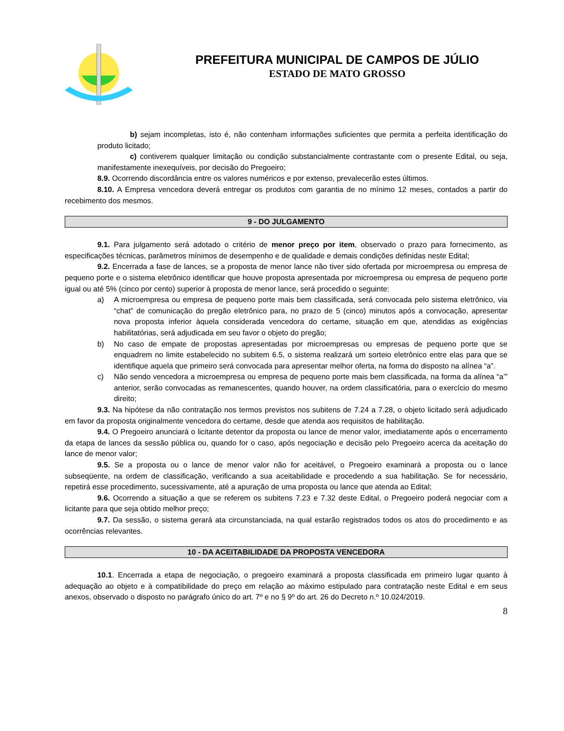PREFEITURA MUNICIPAL DE CAMPOS DE JÚLIO
ESTADO DE MATO GROSSO
b) sejam incompletas, isto é, não contenham informações suficientes que permita a perfeita identificação do produto licitado;
c) contiverem qualquer limitação ou condição substancialmente contrastante com o presente Edital, ou seja, manifestamente inexequíveis, por decisão do Pregoeiro;
8.9. Ocorrendo discordância entre os valores numéricos e por extenso, prevalecerão estes últimos.
8.10. A Empresa vencedora deverá entregar os produtos com garantia de no mínimo 12 meses, contados a partir do recebimento dos mesmos.
9 - DO JULGAMENTO
9.1. Para julgamento será adotado o critério de menor preço por item, observado o prazo para fornecimento, as especificações técnicas, parâmetros mínimos de desempenho e de qualidade e demais condições definidas neste Edital;
9.2. Encerrada a fase de lances, se a proposta de menor lance não tiver sido ofertada por microempresa ou empresa de pequeno porte e o sistema eletrônico identificar que houve proposta apresentada por microempresa ou empresa de pequeno porte igual ou até 5% (cinco por cento) superior à proposta de menor lance, será procedido o seguinte:
a) A microempresa ou empresa de pequeno porte mais bem classificada, será convocada pelo sistema eletrônico, via “chat” de comunicação do pregão eletrônico para, no prazo de 5 (cinco) minutos após a convocação, apresentar nova proposta inferior àquela considerada vencedora do certame, situação em que, atendidas as exigências habilitatórias, será adjudicada em seu favor o objeto do pregão;
b) No caso de empate de propostas apresentadas por microempresas ou empresas de pequeno porte que se enquadrem no limite estabelecido no subitem 6.5, o sistema realizará um sorteio eletrônico entre elas para que se identifique aquela que primeiro será convocada para apresentar melhor oferta, na forma do disposto na alínea “a”.
c) Não sendo vencedora a microempresa ou empresa de pequeno porte mais bem classificada, na forma da alínea “a’” anterior, serão convocadas as remanescentes, quando houver, na ordem classificatória, para o exercício do mesmo direito;
9.3. Na hipótese da não contratação nos termos previstos nos subitens de 7.24 a 7.28, o objeto licitado será adjudicado em favor da proposta originalmente vencedora do certame, desde que atenda aos requisitos de habilitação.
9.4. O Pregoeiro anunciará o licitante detentor da proposta ou lance de menor valor, imediatamente após o encerramento da etapa de lances da sessão pública ou, quando for o caso, após negociação e decisão pelo Pregoeiro acerca da aceitação do lance de menor valor;
9.5. Se a proposta ou o lance de menor valor não for aceitável, o Pregoeiro examinará a proposta ou o lance subseqüente, na ordem de classificação, verificando a sua aceitabilidade e procedendo a sua habilitação. Se for necessário, repetirá esse procedimento, sucessivamente, até a apuração de uma proposta ou lance que atenda ao Edital;
9.6. Ocorrendo a situação a que se referem os subitens 7.23 e 7.32 deste Edital, o Pregoeiro poderá negociar com a licitante para que seja obtido melhor preço;
9.7. Da sessão, o sistema gerará ata circunstanciada, na qual estarão registrados todos os atos do procedimento e as ocorrências relevantes.
10 - DA ACEITABILIDADE DA PROPOSTA VENCEDORA
10.1. Encerrada a etapa de negociação, o pregoeiro examinará a proposta classificada em primeiro lugar quanto à adequação ao objeto e à compatibilidade do preço em relação ao máximo estipulado para contratação neste Edital e em seus anexos, observado o disposto no parágrafo único do art. 7º e no § 9º do art. 26 do Decreto n.º 10.024/2019.
8